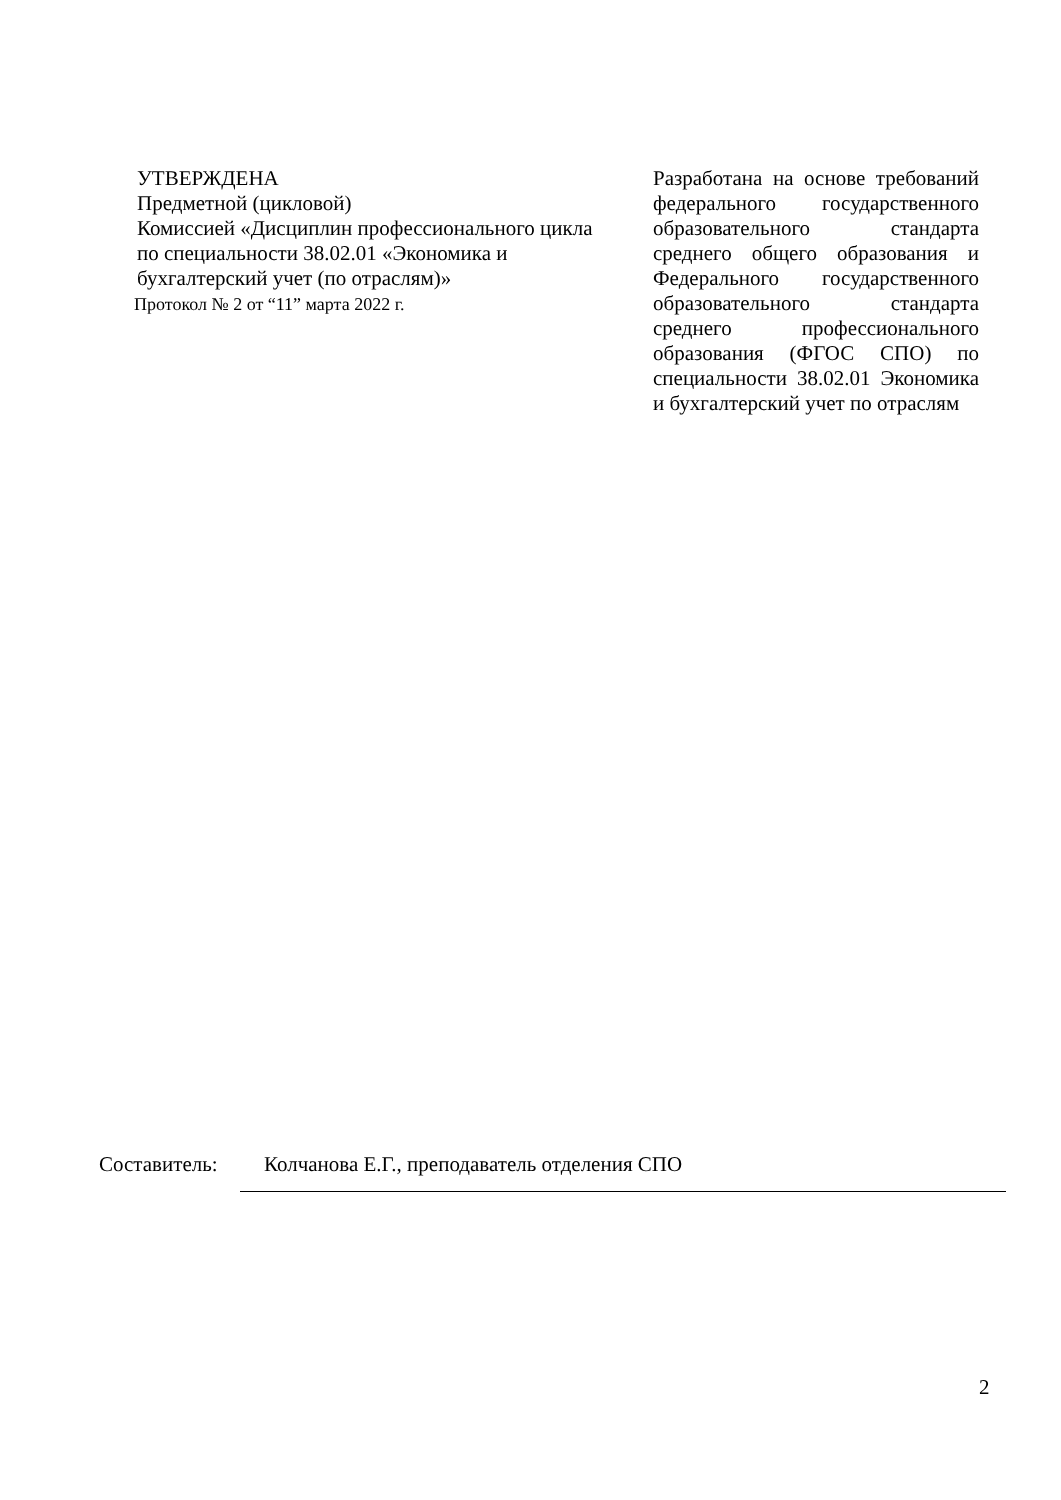УТВЕРЖДЕНА
Предметной (цикловой)
Комиссией «Дисциплин профессионального цикла по специальности 38.02.01 «Экономика и бухгалтерский учет (по отраслям)»
Протокол № 2 от “11” марта 2022 г.
Разработана на основе требований федерального государственного образовательного стандарта среднего общего образования и Федерального государственного образовательного стандарта среднего профессионального образования (ФГОС СПО) по специальности 38.02.01 Экономика и бухгалтерский учет по отраслям
Составитель: Колчанова Е.Г., преподаватель отделения СПО
2